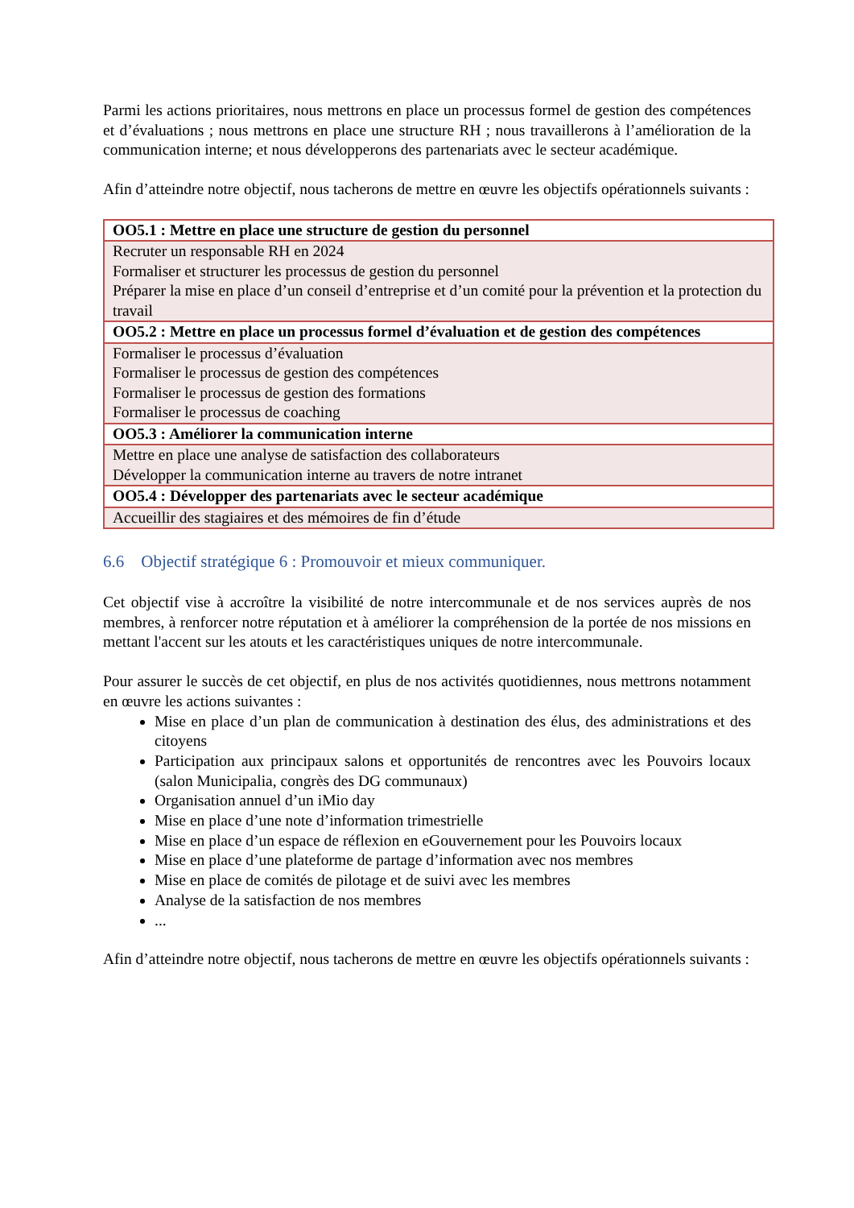Parmi les actions prioritaires, nous mettrons en place un processus formel de gestion des compétences et d’évaluations ; nous mettrons en place une structure RH ; nous travaillerons à l’amélioration de la communication interne; et nous développerons des partenariats avec le secteur académique.
Afin d’atteindre notre objectif, nous tacherons de mettre en œuvre les objectifs opérationnels suivants :
| OO5.1 : Mettre en place une structure de gestion du personnel |
| Recruter un responsable RH en 2024 Formaliser et structurer les processus de gestion du personnel Préparer la mise en place d’un conseil d’entreprise et d’un comité pour la prévention et la protection du travail |
| OO5.2 : Mettre en place un processus formel d’évaluation et de gestion des compétences |
| Formaliser le processus d’évaluation Formaliser le processus de gestion des compétences Formaliser le processus de gestion des formations Formaliser le processus de coaching |
| OO5.3 : Améliorer la communication interne |
| Mettre en place une analyse de satisfaction des collaborateurs Développer la communication interne au travers de notre intranet |
| OO5.4 : Développer des partenariats avec le secteur académique |
| Accueillir des stagiaires et des mémoires de fin d’étude |
6.6 Objectif stratégique 6 : Promouvoir et mieux communiquer.
Cet objectif vise à accroître la visibilité de notre intercommunale et de nos services auprès de nos membres, à renforcer notre réputation et à améliorer la compréhension de la portée de nos missions en mettant l'accent sur les atouts et les caractéristiques uniques de notre intercommunale.
Pour assurer le succès de cet objectif, en plus de nos activités quotidiennes, nous mettrons notamment en œuvre les actions suivantes :
Mise en place d’un plan de communication à destination des élus, des administrations et des citoyens
Participation aux principaux salons et opportunités de rencontres avec les Pouvoirs locaux (salon Municipalia, congrès des DG communaux)
Organisation annuel d’un iMio day
Mise en place d’une note d’information trimestrielle
Mise en place d’un espace de réflexion en eGouvernement pour les Pouvoirs locaux
Mise en place d’une plateforme de partage d’information avec nos membres
Mise en place de comités de pilotage et de suivi avec les membres
Analyse de la satisfaction de nos membres
...
Afin d’atteindre notre objectif, nous tacherons de mettre en œuvre les objectifs opérationnels suivants :